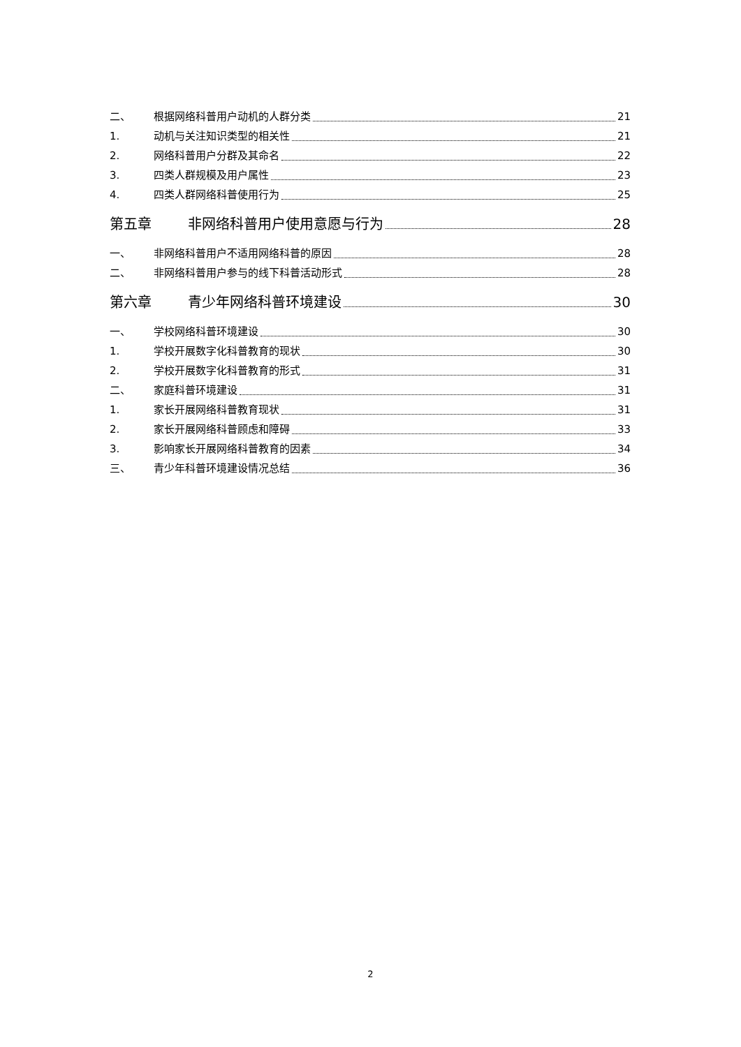二、 根据网络科普用户动机的人群分类 21
1. 动机与关注知识类型的相关性 21
2. 网络科普用户分群及其命名 22
3. 四类人群规模及用户属性 23
4. 四类人群网络科普使用行为 25
第五章 非网络科普用户使用意愿与行为 28
一、 非网络科普用户不适用网络科普的原因 28
二、 非网络科普用户参与的线下科普活动形式 28
第六章 青少年网络科普环境建设 30
一、 学校网络科普环境建设 30
1. 学校开展数字化科普教育的现状 30
2. 学校开展数字化科普教育的形式 31
二、 家庭科普环境建设 31
1. 家长开展网络科普教育现状 31
2. 家长开展网络科普顾虑和障碍 33
3. 影响家长开展网络科普教育的因素 34
三、 青少年科普环境建设情况总结 36
2